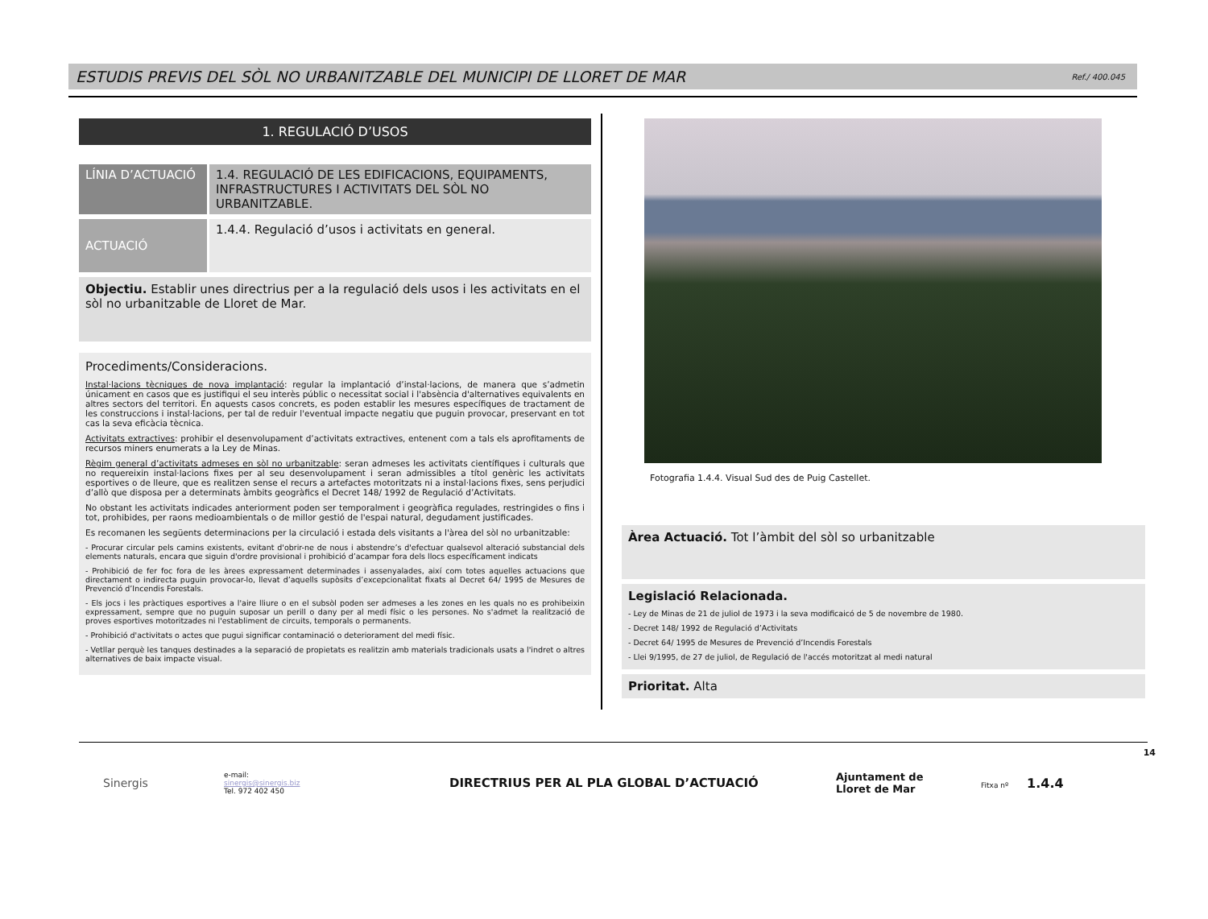ESTUDIS PREVIS DEL SÒL NO URBANITZABLE DEL MUNICIPI DE LLORET DE MAR
Ref./ 400.045
1. REGULACIÓ D’USOS
| LÍNIA D’ACTUACIÓ | 1.4. REGULACIÓ DE LES EDIFICACIONS, EQUIPAMENTS, INFRASTRUCTURES I ACTIVITATS DEL SÒL NO URBANITZABLE. |
| ACTUACIÓ | 1.4.4. Regulació d’usos i activitats en general. |
Objectiu. Establir unes directrius per a la regulació dels usos i les activitats en el sòl no urbanitzable de Lloret de Mar.
Procediments/Consideracions.
Instal·lacions tècniques de nova implantació: regular la implantació d’instal·lacions, de manera que s’admetin únicament en casos que es justifiqui el seu interès públic o necessitat social i l'absència d'alternatives equivalents en altres sectors del territori. En aquests casos concrets, es poden establir les mesures específiques de tractament de les construccions i instal·lacions, per tal de reduir l'eventual impacte negatiu que puguin provocar, preservant en tot cas la seva eficàcia tècnica.
Activitats extractives: prohibir el desenvolupament d’activitats extractives, entenent com a tals els aprofitaments de recursos miners enumerats a la Ley de Minas.
Règim general d’activitats admeses en sòl no urbanitzable: seran admeses les activitats científiques i culturals que no requereixin instal·lacions fixes per al seu desenvolupament i seran admissibles a títol genèric les activitats esportives o de lleure, que es realitzen sense el recurs a artefactes motoritzats ni a instal·lacions fixes, sens perjudici d’allò que disposa per a determinats àmbits geogràfics el Decret 148/ 1992 de Regulació d’Activitats.
No obstant les activitats indicades anteriorment poden ser temporalment i geogràfica regulades, restringides o fins i tot, prohibides, per raons medioambientals o de millor gestió de l'espai natural, degudament justificades.
Es recomanen les següents determinacions per la circulació i estada dels visitants a l'àrea del sòl no urbanitzable:
- Procurar circular pels camins existents, evitant d'obrir-ne de nous i abstendre’s d'efectuar qualsevol alteració substancial dels elements naturals, encara que siguin d'ordre provisional i prohibició d’acampar fora dels llocs específicament indicats
- Prohibició de fer foc fora de les àrees expressament determinades i assenyalades, així com totes aquelles actuacions que directament o indirecta puguin provocar-lo, llevat d’aquells supòsits d’excepcionalitat fixats al Decret 64/ 1995 de Mesures de Prevenció d’Incendis Forestals.
- Els jocs i les pràctiques esportives a l'aire lliure o en el subsòl poden ser admeses a les zones en les quals no es prohibeixin expressament, sempre que no puguin suposar un perill o dany per al medi físic o les persones. No s'admet la realització de proves esportives motoritzades ni l'establiment de circuits, temporals o permanents.
- Prohibició d'activitats o actes que pugui significar contaminació o deteriorament del medi físic.
- Vetllar perquè les tanques destinades a la separació de propietats es realitzin amb materials tradicionals usats a l'indret o altres alternatives de baix impacte visual.
Fotografia 1.4.4. Visual Sud des de Puig Castellet.
Àrea Actuació. Tot l’àmbit del sòl so urbanitzable
Legislació Relacionada.
- Ley de Minas de 21 de juliol de 1973 i la seva modificaicó de 5 de novembre de 1980.
- Decret 148/ 1992 de Regulació d’Activitats
- Decret 64/ 1995 de Mesures de Prevenció d’Incendis Forestals
- Llei 9/1995, de 27 de juliol, de Regulació de l'accés motoritzat al medi natural
Prioritat. Alta
Sinergis
e-mail:
sinergis@sinergis.biz
Tel. 972 402 450
DIRECTRIUS PER AL PLA GLOBAL D’ACTUACIÓ
Ajuntament de
Lloret de Mar
Fitxa nº 1.4.4
14